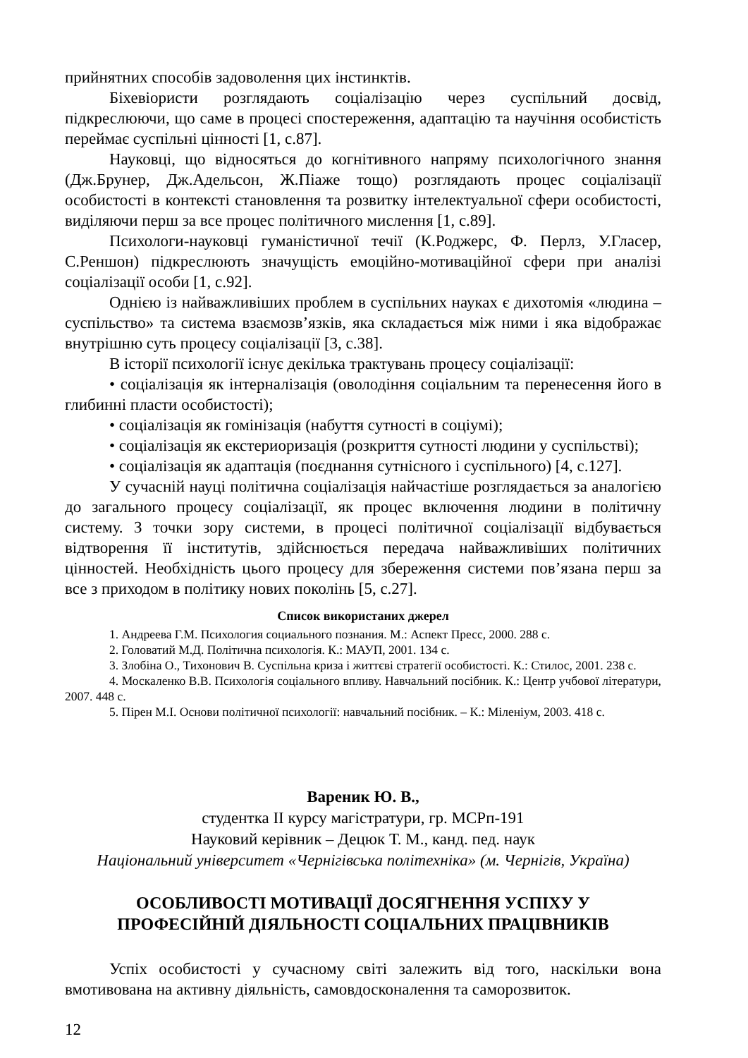прийнятних способів задоволення цих інстинктів.
Біхевіористи розглядають соціалізацію через суспільний досвід, підкреслюючи, що саме в процесі спостереження, адаптацію та научіння особистість переймає суспільні цінності [1, с.87].
Науковці, що відносяться до когнітивного напряму психологічного знання (Дж.Брунер, Дж.Адельсон, Ж.Піаже тощо) розглядають процес соціалізації особистості в контексті становлення та розвитку інтелектуальної сфери особистості, виділяючи перш за все процес політичного мислення [1, с.89].
Психологи-науковці гуманістичної течії (К.Роджерс, Ф. Перлз, У.Гласер, С.Реншон) підкреслюють значущість емоційно-мотиваційної сфери при аналізі соціалізації особи [1, с.92].
Однією із найважливіших проблем в суспільних науках є дихотомія «людина – суспільство» та система взаємозв’язків, яка складається між ними і яка відображає внутрішню суть процесу соціалізації [3, с.38].
В історії психології існує декілька трактувань процесу соціалізації:
• соціалізація як інтерналізація (оволодіння соціальним та перенесення його в глибинні пласти особистості);
• соціалізація як гомінізація (набуття сутності в соціумі);
• соціалізація як екстериоризація (розкриття сутності людини у суспільстві);
• соціалізація як адаптація (поєднання сутнісного і суспільного) [4, с.127].
У сучасній науці політична соціалізація найчастіше розглядається за аналогією до загального процесу соціалізації, як процес включення людини в політичну систему. З точки зору системи, в процесі політичної соціалізації відбувається відтворення її інститутів, здійснюється передача найважливіших політичних цінностей. Необхідність цього процесу для збереження системи пов’язана перш за все з приходом в політику нових поколінь [5, с.27].
Список використаних джерел
1. Андреева Г.М. Психология социального познания. М.: Аспект Пресс, 2000. 288 с.
2. Головатий М.Д. Політична психологія. К.: МАУП, 2001. 134 с.
3. Злобіна О., Тихонович В. Суспільна криза і життєві стратегії особистості. К.: Стилос, 2001. 238 с.
4. Москаленко В.В. Психологія соціального впливу. Навчальний посібник. К.: Центр учбової літератури, 2007. 448 с.
5. Пірен М.І. Основи політичної психології: навчальний посібник. – К.: Міленіум, 2003. 418 с.
Вареник Ю. В.,
студентка ІІ курсу магістратури, гр. МСРп-191
Науковий керівник – Децюк Т. М., канд. пед. наук
Національний університет «Чернігівська політехніка» (м. Чернігів, Україна)
ОСОБЛИВОСТІ МОТИВАЦІЇ ДОСЯГНЕННЯ УСПІХУ У
ПРОФЕСІЙНІЙ ДІЯЛЬНОСТІ СОЦІАЛЬНИХ ПРАЦІВНИКІВ
Успіх особистості у сучасному світі залежить від того, наскільки вона вмотивована на активну діяльність, самовдосконалення та саморозвиток.
12